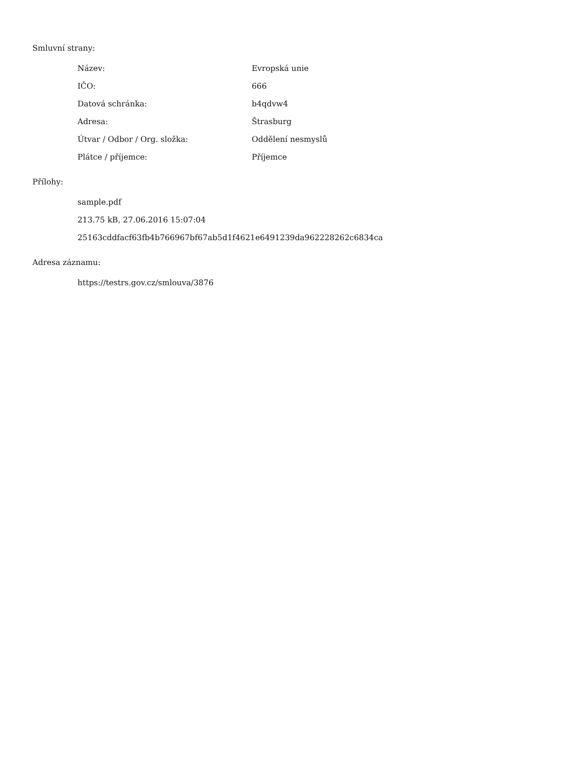Smluvní strany:
| Název: | Evropská unie |
| IČO: | 666 |
| Datová schránka: | b4qdvw4 |
| Adresa: | Štrasburg |
| Útvar / Odbor / Org. složka: | Oddělení nesmyslů |
| Plátce / příjemce: | Příjemce |
Přílohy:
sample.pdf
213.75 kB, 27.06.2016 15:07:04
25163cddfacf63fb4b766967bf67ab5d1f4621e6491239da962228262c6834ca
Adresa záznamu:
https://testrs.gov.cz/smlouva/3876